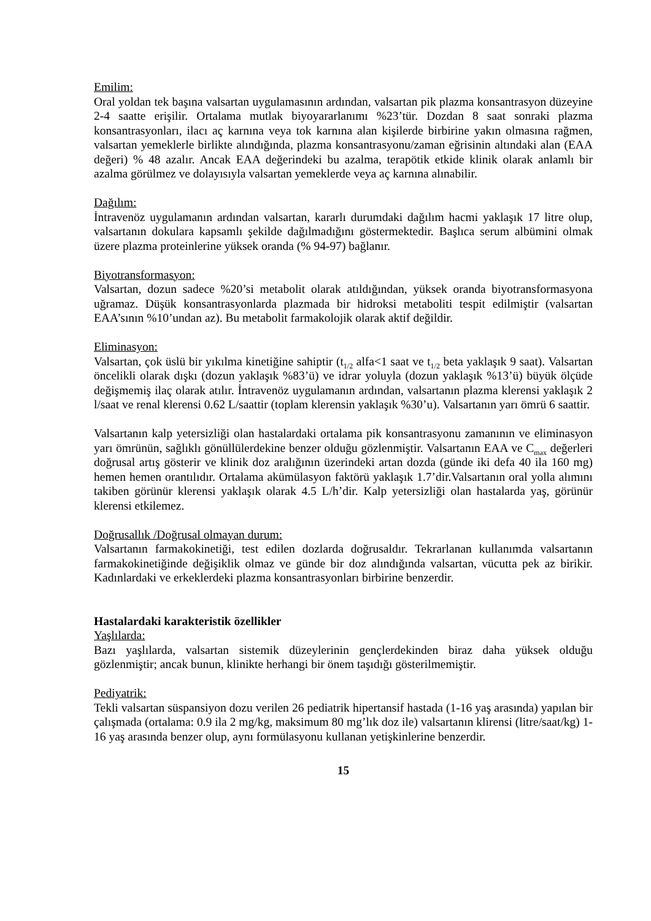Emilim:
Oral yoldan tek başına valsartan uygulamasının ardından, valsartan pik plazma konsantrasyon düzeyine 2-4 saatte erişilir. Ortalama mutlak biyoyararlanımı %23’tür. Dozdan 8 saat sonraki plazma konsantrasyonları, ilacı aç karnına veya tok karnına alan kişilerde birbirine yakın olmasına rağmen, valsartan yemeklerle birlikte alındığında, plazma konsantrasyonu/zaman eğrisinin altındaki alan (EAA değeri) % 48 azalır. Ancak EAA değerindeki bu azalma, terapötik etkide klinik olarak anlamlı bir azalma görülmez ve dolayısıyla valsartan yemeklerde veya aç karnına alınabilir.
Dağılım:
İntravenöz uygulamanın ardından valsartan, kararlı durumdaki dağılım hacmi yaklaşık 17 litre olup, valsartanın dokulara kapsamlı şekilde dağılmadığını göstermektedir. Başlıca serum albümini olmak üzere plazma proteinlerine yüksek oranda (% 94-97) bağlanır.
Biyotransformasyon:
Valsartan, dozun sadece %20’si metabolit olarak atıldığından, yüksek oranda biyotransformasyona uğramaz. Düşük konsantrasyonlarda plazmada bir hidroksi metaboliti tespit edilmiştir (valsartan EAA’sının %10’undan az). Bu metabolit farmakolojik olarak aktif değildir.
Eliminasyon:
Valsartan, çok üslü bir yıkılma kinetiğine sahiptir (t<sub>1/2</sub> alfa<1 saat ve t<sub>1/2</sub> beta yaklaşık 9 saat). Valsartan öncelikli olarak dışkı (dozun yaklaşık %83’ü) ve idrar yoluyla (dozun yaklaşık %13’ü) büyük ölçüde değişmemiş ilaç olarak atılır. İntravenöz uygulamanın ardından, valsartanın plazma klerensi yaklaşık 2 l/saat ve renal klerensi 0.62 L/saattir (toplam klerensin yaklaşık %30’u). Valsartanın yarı ömrü 6 saattir.
Valsartanın kalp yetersizliği olan hastalardaki ortalama pik konsantrasyonu zamanının ve eliminasyon yarı ömrünün, sağlıklı gönüllülerdekine benzer olduğu gözlenmiştir. Valsartanın EAA ve C<sub>max</sub> değerleri doğrusal artış gösterir ve klinik doz aralığının üzerindeki artan dozda (günde iki defa 40 ila 160 mg) hemen hemen orantılıdır. Ortalama akümülasyon faktörü yaklaşık 1.7’dir.Valsartanın oral yolla alımını takiben görünür klerensi yaklaşık olarak 4.5 L/h’dir. Kalp yetersizliği olan hastalarda yaş, görünür klerensi etkilemez.
Doğrusallık /Doğrusal olmayan durum:
Valsartanın farmakokinetiği, test edilen dozlarda doğrusaldır. Tekrarlanan kullanımda valsartanın farmakokinetiğinde değişiklik olmaz ve günde bir doz alındığında valsartan, vücutta pek az birikir. Kadınlardaki ve erkeklerdeki plazma konsantrasyonları birbirine benzerdir.
Hastalardaki karakteristik özellikler
Yaşlılarda:
Bazı yaşlılarda, valsartan sistemik düzeylerinin gençlerdekinden biraz daha yüksek olduğu gözlenmiştir; ancak bunun, klinikte herhangi bir önem taşıdığı gösterilmemiştir.
Pediyatrik:
Tekli valsartan süspansiyon dozu verilen 26 pediatrik hipertansif hastada (1-16 yaş arasında) yapılan bir çalışmada (ortalama: 0.9 ila 2 mg/kg, maksimum 80 mg’lık doz ile) valsartanın klirensi (litre/saat/kg) 1-16 yaş arasında benzer olup, aynı formülasyonu kullanan yetişkinlerine benzerdir.
15